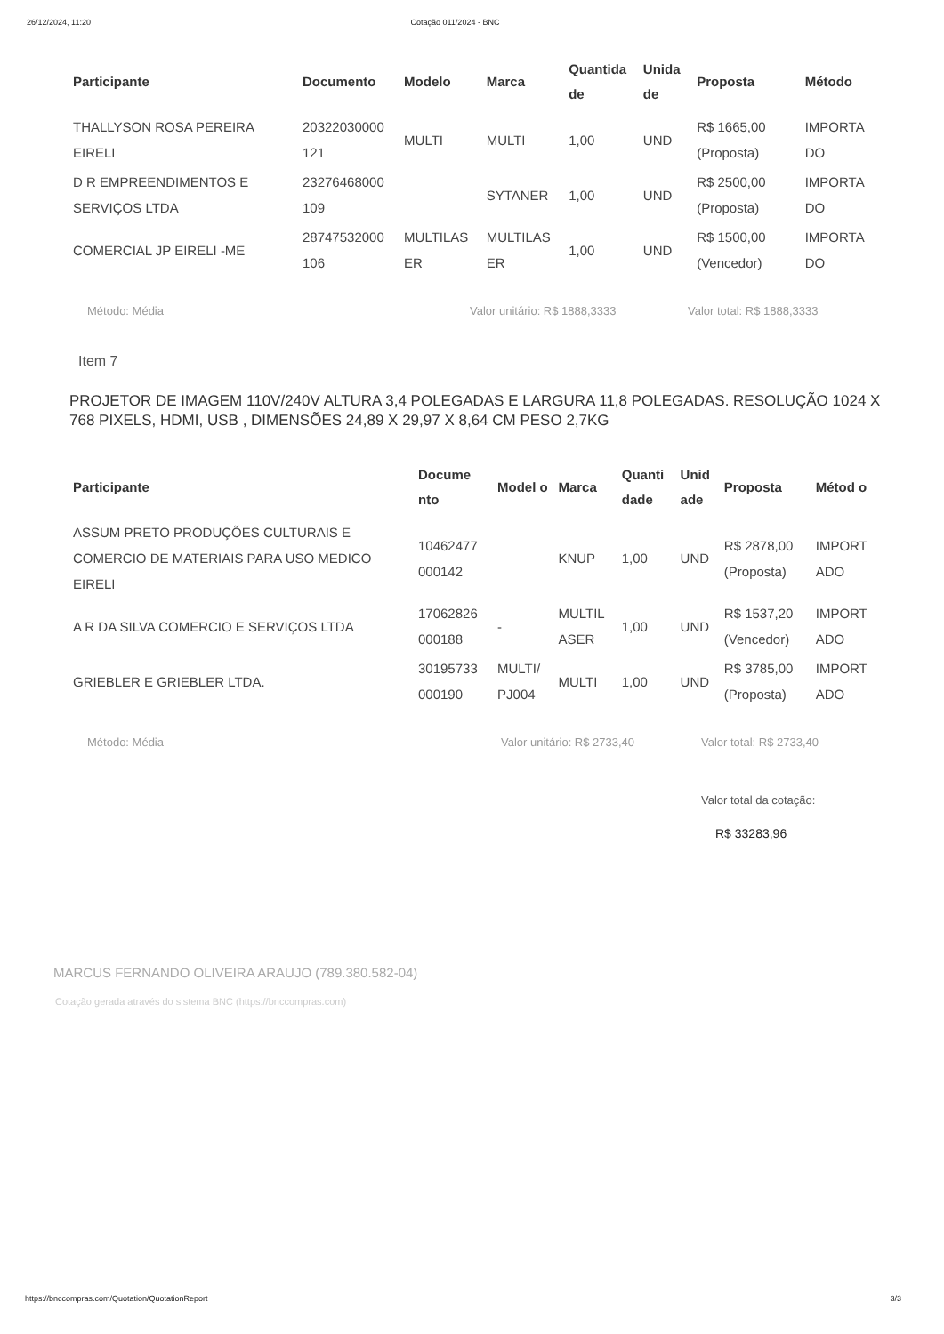26/12/2024, 11:20 Cotação 011/2024 - BNC
| Participante | Documento | Modelo | Marca | Quantida de | Unida de | Proposta | Método |
| --- | --- | --- | --- | --- | --- | --- | --- |
| THALLYSON ROSA PEREIRA EIRELI | 20322030000 121 | MULTI | MULTI | 1,00 | UND | R$ 1665,00 (Proposta) | IMPORTA DO |
| D R EMPREENDIMENTOS E SERVIÇOS LTDA | 23276468000 109 | | SYTANER | 1,00 | UND | R$ 2500,00 (Proposta) | IMPORTA DO |
| COMERCIAL JP EIRELI -ME | 28747532000 106 | MULTILAS ER | MULTILAS ER | 1,00 | UND | R$ 1500,00 (Vencedor) | IMPORTA DO |
Método: Média Valor unitário: R$ 1888,3333 Valor total: R$ 1888,3333
Item 7
PROJETOR DE IMAGEM 110V/240V ALTURA 3,4 POLEGADAS E LARGURA 11,8 POLEGADAS. RESOLUÇÃO 1024 X 768 PIXELS, HDMI, USB , DIMENSÕES 24,89 X 29,97 X 8,64 CM PESO 2,7KG
| Participante | Docume nto | Model o | Marca | Quanti dade | Unid ade | Proposta | Métod o |
| --- | --- | --- | --- | --- | --- | --- | --- |
| ASSUM PRETO PRODUÇÕES CULTURAIS E COMERCIO DE MATERIAIS PARA USO MEDICO EIRELI | 10462477 000142 | | KNUP | 1,00 | UND | R$ 2878,00 (Proposta) | IMPORT ADO |
| A R DA SILVA COMERCIO E SERVIÇOS LTDA | 17062826 000188 | - | MULTIL ASER | 1,00 | UND | R$ 1537,20 (Vencedor) | IMPORT ADO |
| GRIEBLER E GRIEBLER LTDA. | 30195733 000190 | MULTI/ PJ004 | MULTI | 1,00 | UND | R$ 3785,00 (Proposta) | IMPORT ADO |
Método: Média Valor unitário: R$ 2733,40 Valor total: R$ 2733,40
Valor total da cotação:
R$ 33283,96
MARCUS FERNANDO OLIVEIRA ARAUJO (789.380.582-04)
Cotação gerada através do sistema BNC (https://bnccompras.com)
https://bnccompras.com/Quotation/QuotationReport 3/3